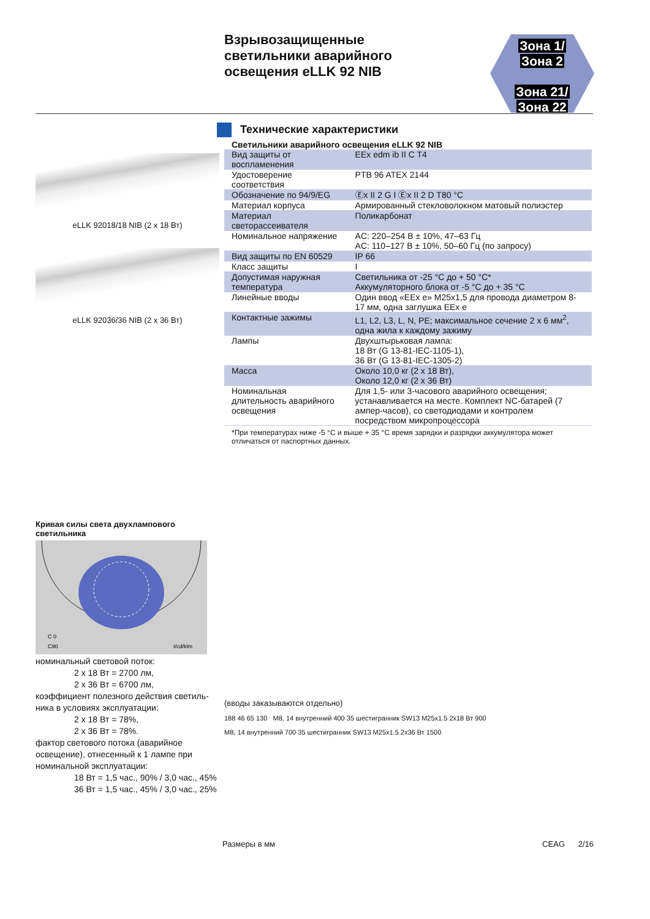Взрывозащищенные
светильники аварийного
освещения eLLK 92 NIB
Зона 1/
Зона 2
Зона 21/
Зона 22
eLLK 92018/18 NIB (2 x 18 Вт)
eLLK 92036/36 NIB (2 x 36 Вт)
Технические характеристики
Светильники аварийного освещения eLLK 92 NIB
| Вид защиты от воспламенения | EEx edm ib II C T4 |
| Удостоверение соответствия | PTB 96 ATEX 2144 |
| Обозначение по 94/9/EG | Ⓔx II 2 G I Ⓔx II 2 D T80 °C |
| Материал корпуса | Армированный стекловолокном матовый полиэстер |
| Материал светорассеивателя | Поликарбонат |
| Номинальное напряжение | AC: 220–254 В ± 10%, 47–63 Гц AC: 110–127 В ± 10%, 50–60 Гц (по запросу) |
| Вид защиты по EN 60529 | IP 66 |
| Класс защиты | I |
| Допустимая наружная температура | Светильника от -25 °C до + 50 °C* Аккумуляторного блока от -5 °C до + 35 °C |
| Линейные вводы | Один ввод «EEx e» M25x1,5 для провода диаметром 8-17 мм, одна заглушка EEx e |
| Контактные зажимы | L1, L2, L3, L, N, PE; максимальное сечение 2 x 6 мм<sup>2</sup>, одна жила к каждому зажиму |
| Лампы | Двухштырьковая лампа: 18 Вт (G 13-81-IEC-1105-1), 36 Вт (G 13-81-IEC-1305-2) |
| Масса | Около 10,0 кг (2 x 18 Вт), Около 12,0 кг (2 x 36 Вт) |
| Номинальная длительность аварийного освещения | Для 1,5- или 3-часового аварийного освещения; устанавливается на месте. Комплект NC-батарей (7 ампер-часов), со светодиодами и контролем посредством микропроцессора |
*При температурах ниже -5 °C и выше + 35 °C время зарядки и разрядки аккумулятора может отличаться от паспортных данных.
Кривая силы света двухлампового светильника
C 0
C90
I/cd/klm
номинальный световой поток:
2 x 18 Вт = 2700 лм,
2 x 36 Вт = 6700 лм,
коэффициент полезного действия светиль-ника в условиях эксплуатации:
2 x 18 Вт = 78%,
2 x 36 Вт = 78%.
фактор светового потока (аварийное освещение), отнесенный к 1 лампе при номинальной эксплуатации:
18 Вт = 1,5 час., 90% / 3,0 час., 45%
36 Вт = 1,5 час., 45% / 3,0 час., 25%
(вводы заказываются отдельно)
188 46 65 130 M8, 14 внутренний 400 35 шестигранник SW13 M25x1.5 2x18 Вт 900
M8, 14 внутренний 700 35 шестигранник SW13 M25x1.5 2x36 Вт 1500
Размеры в мм CEAG 2/16